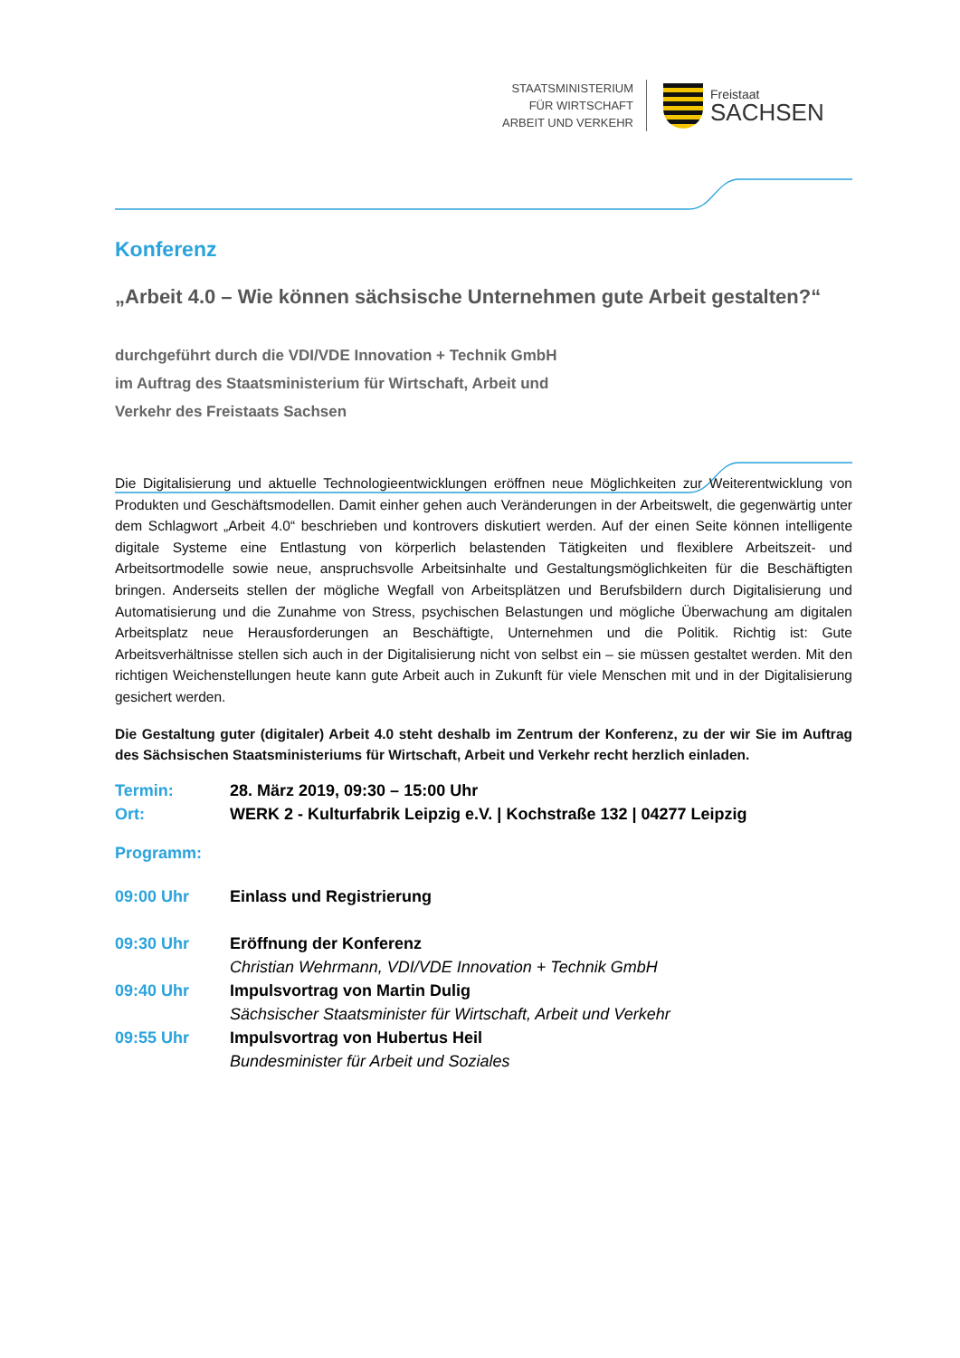STAATSMINISTERIUM
FÜR WIRTSCHAFT
ARBEIT UND VERKEHR
Freistaat
SACHSEN
Konferenz
„Arbeit 4.0 – Wie können sächsische Unternehmen gute Arbeit gestalten?“
durchgeführt durch die VDI/VDE Innovation + Technik GmbH
im Auftrag des Staatsministerium für Wirtschaft, Arbeit und
Verkehr des Freistaats Sachsen
Die Digitalisierung und aktuelle Technologieentwicklungen eröffnen neue Möglichkeiten zur Weiterentwicklung von Produkten und Geschäftsmodellen. Damit einher gehen auch Veränderungen in der Arbeitswelt, die gegenwärtig unter dem Schlagwort „Arbeit 4.0“ beschrieben und kontrovers diskutiert werden. Auf der einen Seite können intelligente digitale Systeme eine Entlastung von körperlich belastenden Tätigkeiten und flexiblere Arbeitszeit- und Arbeitsortmodelle sowie neue, anspruchsvolle Arbeitsinhalte und Gestaltungsmöglichkeiten für die Beschäftigten bringen. Anderseits stellen der mögliche Wegfall von Arbeitsplätzen und Berufsbildern durch Digitalisierung und Automatisierung und die Zunahme von Stress, psychischen Belastungen und mögliche Überwachung am digitalen Arbeitsplatz neue Herausforderungen an Beschäftigte, Unternehmen und die Politik. Richtig ist: Gute Arbeitsverhältnisse stellen sich auch in der Digitalisierung nicht von selbst ein – sie müssen gestaltet werden. Mit den richtigen Weichenstellungen heute kann gute Arbeit auch in Zukunft für viele Menschen mit und in der Digitalisierung gesichert werden.
Die Gestaltung guter (digitaler) Arbeit 4.0 steht deshalb im Zentrum der Konferenz, zu der wir Sie im Auftrag des Sächsischen Staatsministeriums für Wirtschaft, Arbeit und Verkehr recht herzlich einladen.
| Termin: | 28. März 2019, 09:30 – 15:00 Uhr |
| Ort: | WERK 2 - Kulturfabrik Leipzig e.V. / Kochstraße 132 / 04277 Leipzig |
Programm:
| 09:00 Uhr | Einlass und Registrierung |
| 09:30 Uhr | Eröffnung der Konferenz Christian Wehrmann, VDI/VDE Innovation + Technik GmbH |
| 09:40 Uhr | Impulsvortrag von Martin Dulig Sächsischer Staatsminister für Wirtschaft, Arbeit und Verkehr |
| 09:55 Uhr | Impulsvortrag von Hubertus Heil Bundesminister für Arbeit und Soziales |